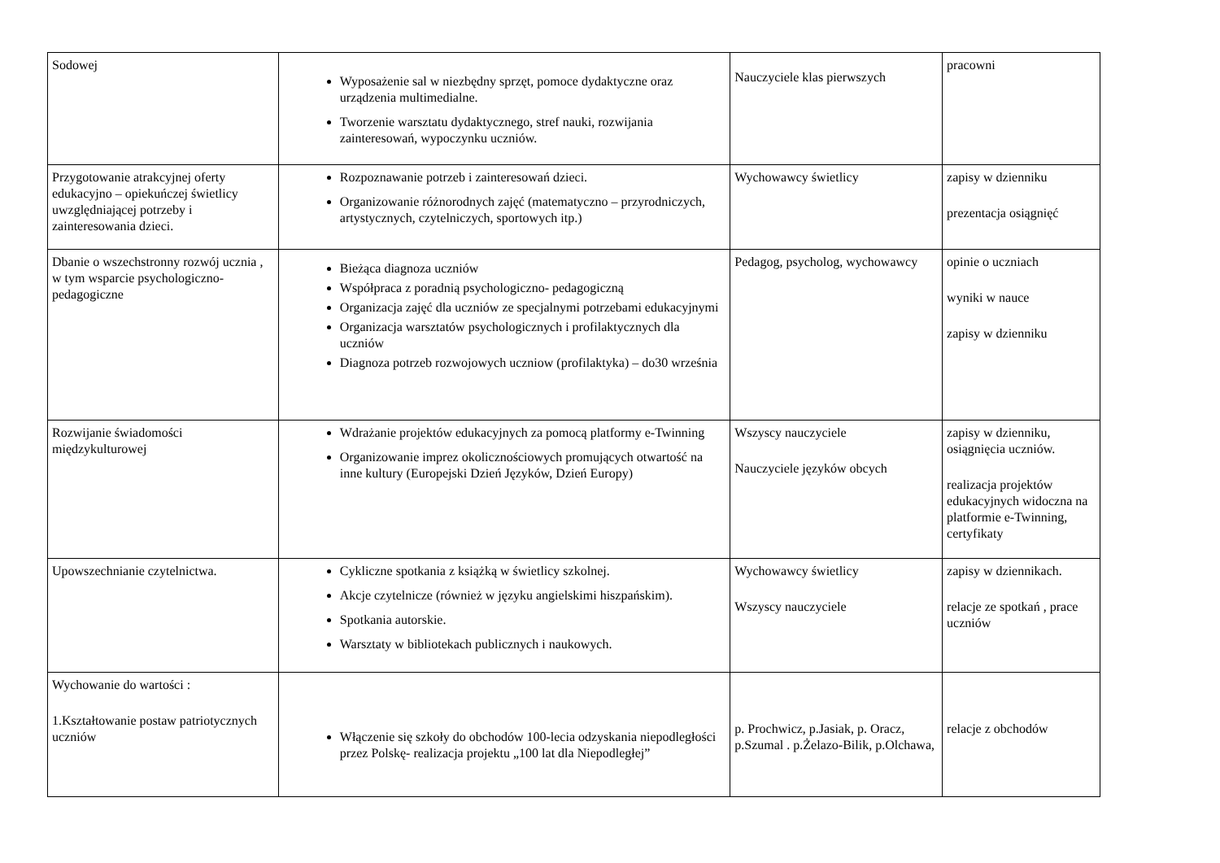| Sodowej | Wyposażenie sal w niezbędny sprzęt, pomoce dydaktyczne oraz urządzenia multimedialne. Tworzenie warsztatu dydaktycznego, stref nauki, rozwijania zainteresowań, wypoczynku uczniów. | Nauczyciele klas pierwszych | pracowni |
| Przygotowanie atrakcyjnej oferty edukacyjno – opiekuńczej świetlicy uwzględniającej potrzeby i zainteresowania dzieci. | Rozpoznawanie potrzeb i zainteresowań dzieci. Organizowanie różnorodnych zajęć (matematyczno – przyrodniczych, artystycznych, czytelniczych, sportowych itp.) | Wychowawcy świetlicy | zapisy w dzienniku prezentacja osiągnięć |
| Dbanie o wszechstronny rozwój ucznia , w tym wsparcie psychologiczno- pedagogiczne | Bieżąca diagnoza uczniów Współpraca z poradnią psychologiczno- pedagogiczną Organizacja zajęć dla uczniów ze specjalnymi potrzebami edukacyjnymi Organizacja warsztatów psychologicznych i profilaktycznych dla uczniów Diagnoza potrzeb rozwojowych uczniow (profilaktyka) – do30 września | Pedagog, psycholog, wychowawcy | opinie o uczniach wyniki w nauce zapisy w dzienniku |
| Rozwijanie świadomości międzykulturowej | Wdrażanie projektów edukacyjnych za pomocą platformy e-Twinning Organizowanie imprez okolicznościowych promujących otwartość na inne kultury (Europejski Dzień Języków, Dzień Europy) | Wszyscy nauczyciele Nauczyciele języków obcych | zapisy w dzienniku, osiągnięcia uczniów. realizacja projektów edukacyjnych widoczna na platformie e-Twinning, certyfikaty |
| Upowszechnianie czytelnictwa. | Cykliczne spotkania z książką w świetlicy szkolnej. Akcje czytelnicze (również w języku angielskimi hiszpańskim). Spotkania autorskie. Warsztaty w bibliotekach publicznych i naukowych. | Wychowawcy świetlicy Wszyscy nauczyciele | zapisy w dziennikach. relacje ze spotkań , prace uczniów |
| Wychowanie do wartości : 1.Kształtowanie postaw patriotycznych uczniów | Włączenie się szkoły do obchodów 100-lecia odzyskania niepodległości przez Polskę- realizacja projektu „100 lat dla Niepodległej” | p. Prochwicz, p.Jasiak, p. Oracz, p.Szumal . p.Żelazo-Bilik, p.Olchawa, | relacje z obchodów |